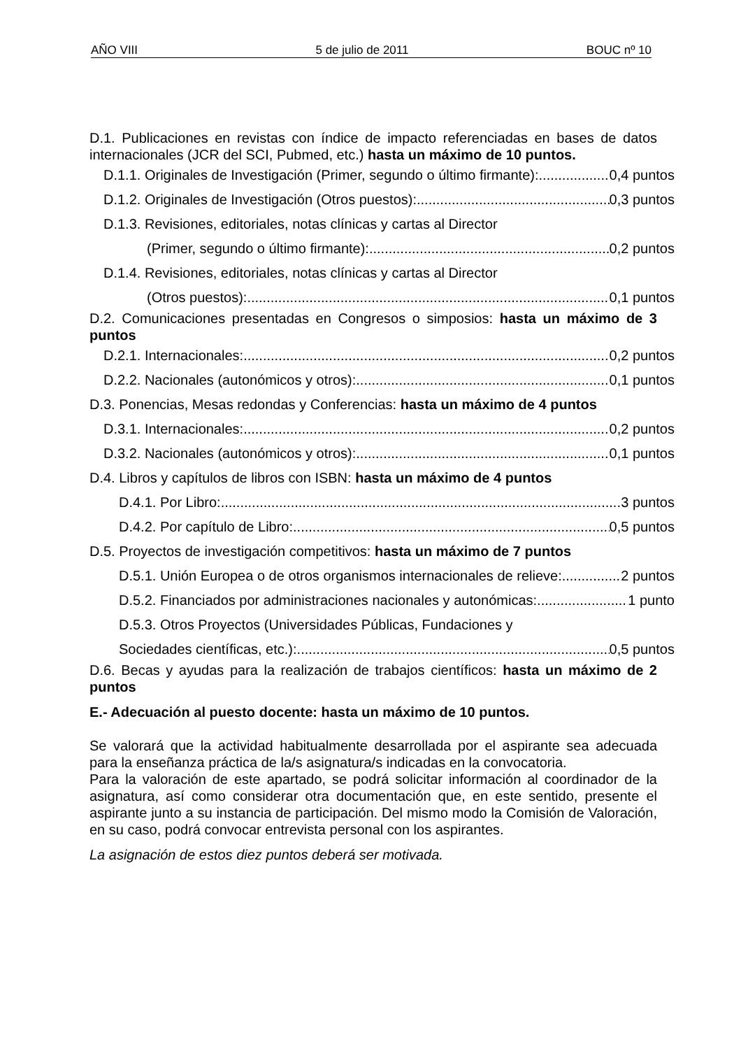AÑO VIII 5 de julio de 2011 BOUC nº 10
D.1. Publicaciones en revistas con índice de impacto referenciadas en bases de datos internacionales (JCR del SCI, Pubmed, etc.) hasta un máximo de 10 puntos.
D.1.1. Originales de Investigación (Primer, segundo o último firmante): 0,4 puntos
D.1.2. Originales de Investigación (Otros puestos): 0,3 puntos
D.1.3. Revisiones, editoriales, notas clínicas y cartas al Director
(Primer, segundo o último firmante): 0,2 puntos
D.1.4. Revisiones, editoriales, notas clínicas y cartas al Director
(Otros puestos): 0,1 puntos
D.2. Comunicaciones presentadas en Congresos o simposios: hasta un máximo de 3 puntos
D.2.1. Internacionales: 0,2 puntos
D.2.2. Nacionales (autonómicos y otros): 0,1 puntos
D.3. Ponencias, Mesas redondas y Conferencias: hasta un máximo de 4 puntos
D.3.1. Internacionales: 0,2 puntos
D.3.2. Nacionales (autonómicos y otros): 0,1 puntos
D.4. Libros y capítulos de libros con ISBN: hasta un máximo de 4 puntos
D.4.1. Por Libro: 3 puntos
D.4.2. Por capítulo de Libro: 0,5 puntos
D.5. Proyectos de investigación competitivos: hasta un máximo de 7 puntos
D.5.1. Unión Europea o de otros organismos internacionales de relieve: 2 puntos
D.5.2. Financiados por administraciones nacionales y autonómicas: 1 punto
D.5.3. Otros Proyectos (Universidades Públicas, Fundaciones y
Sociedades científicas, etc.): 0,5 puntos
D.6. Becas y ayudas para la realización de trabajos científicos: hasta un máximo de 2 puntos
E.- Adecuación al puesto docente: hasta un máximo de 10 puntos.
Se valorará que la actividad habitualmente desarrollada por el aspirante sea adecuada para la enseñanza práctica de la/s asignatura/s indicadas en la convocatoria.
Para la valoración de este apartado, se podrá solicitar información al coordinador de la asignatura, así como considerar otra documentación que, en este sentido, presente el aspirante junto a su instancia de participación. Del mismo modo la Comisión de Valoración, en su caso, podrá convocar entrevista personal con los aspirantes.
La asignación de estos diez puntos deberá ser motivada.